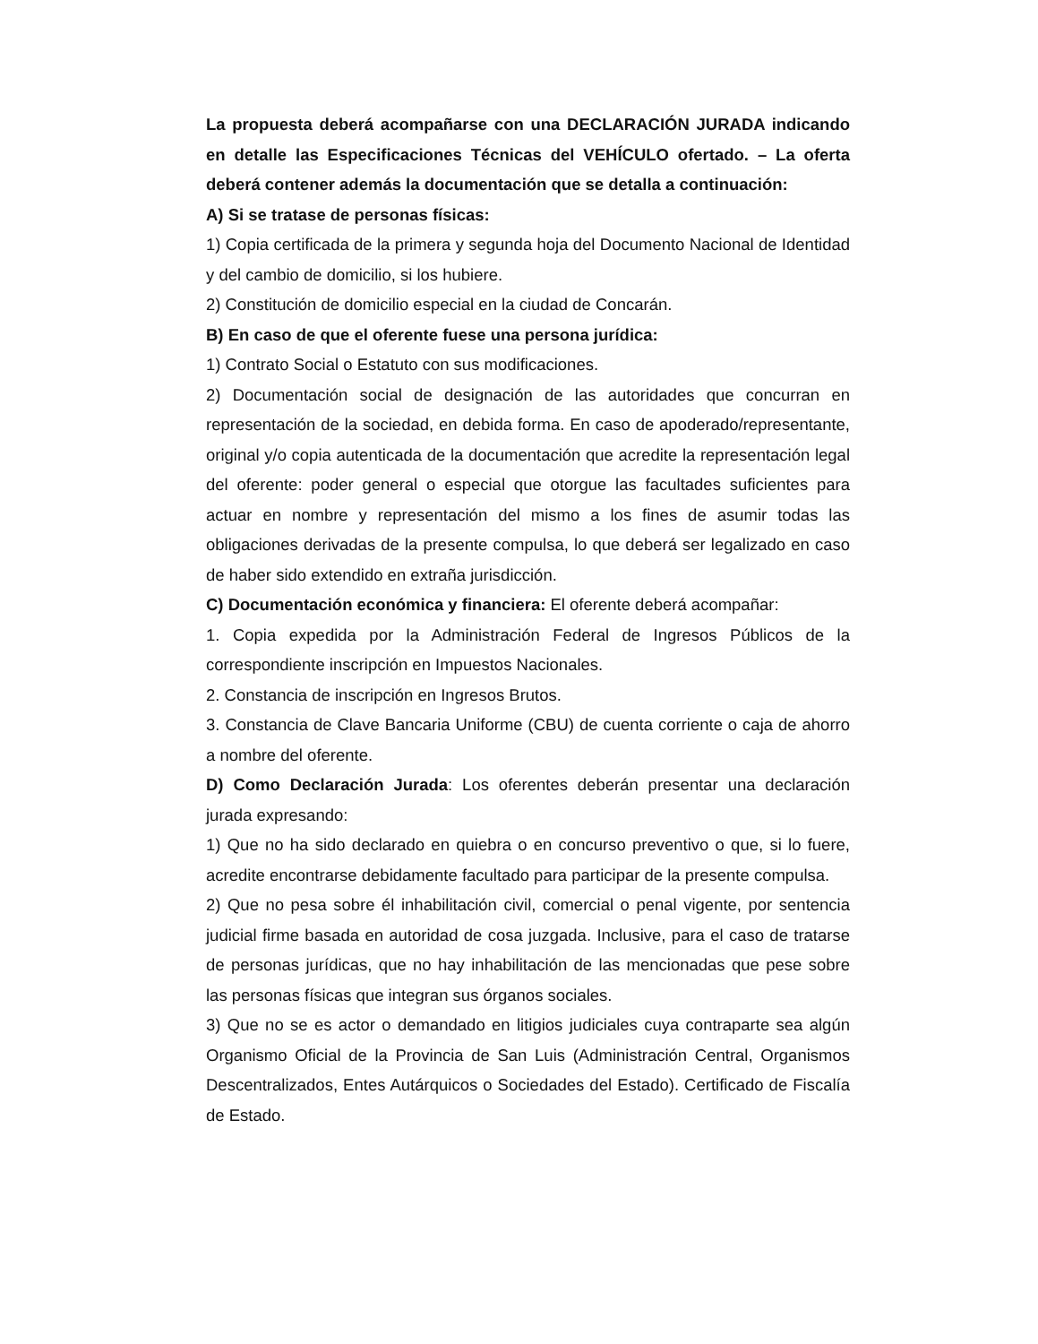La propuesta deberá acompañarse con una DECLARACIÓN JURADA indicando en detalle las Especificaciones Técnicas del VEHÍCULO ofertado. – La oferta deberá contener además la documentación que se detalla a continuación:
A) Si se tratase de personas físicas:
1) Copia certificada de la primera y segunda hoja del Documento Nacional de Identidad y del cambio de domicilio, si los hubiere.
2) Constitución de domicilio especial en la ciudad de Concarán.
B) En caso de que el oferente fuese una persona jurídica:
1) Contrato Social o Estatuto con sus modificaciones.
2) Documentación social de designación de las autoridades que concurran en representación de la sociedad, en debida forma. En caso de apoderado/representante, original y/o copia autenticada de la documentación que acredite la representación legal del oferente: poder general o especial que otorgue las facultades suficientes para actuar en nombre y representación del mismo a los fines de asumir todas las obligaciones derivadas de la presente compulsa, lo que deberá ser legalizado en caso de haber sido extendido en extraña jurisdicción.
C) Documentación económica y financiera: El oferente deberá acompañar:
1. Copia expedida por la Administración Federal de Ingresos Públicos de la correspondiente inscripción en Impuestos Nacionales.
2. Constancia de inscripción en Ingresos Brutos.
3. Constancia de Clave Bancaria Uniforme (CBU) de cuenta corriente o caja de ahorro a nombre del oferente.
D) Como Declaración Jurada: Los oferentes deberán presentar una declaración jurada expresando:
1) Que no ha sido declarado en quiebra o en concurso preventivo o que, si lo fuere, acredite encontrarse debidamente facultado para participar de la presente compulsa.
2) Que no pesa sobre él inhabilitación civil, comercial o penal vigente, por sentencia judicial firme basada en autoridad de cosa juzgada. Inclusive, para el caso de tratarse de personas jurídicas, que no hay inhabilitación de las mencionadas que pese sobre las personas físicas que integran sus órganos sociales.
3) Que no se es actor o demandado en litigios judiciales cuya contraparte sea algún Organismo Oficial de la Provincia de San Luis (Administración Central, Organismos Descentralizados, Entes Autárquicos o Sociedades del Estado). Certificado de Fiscalía de Estado.